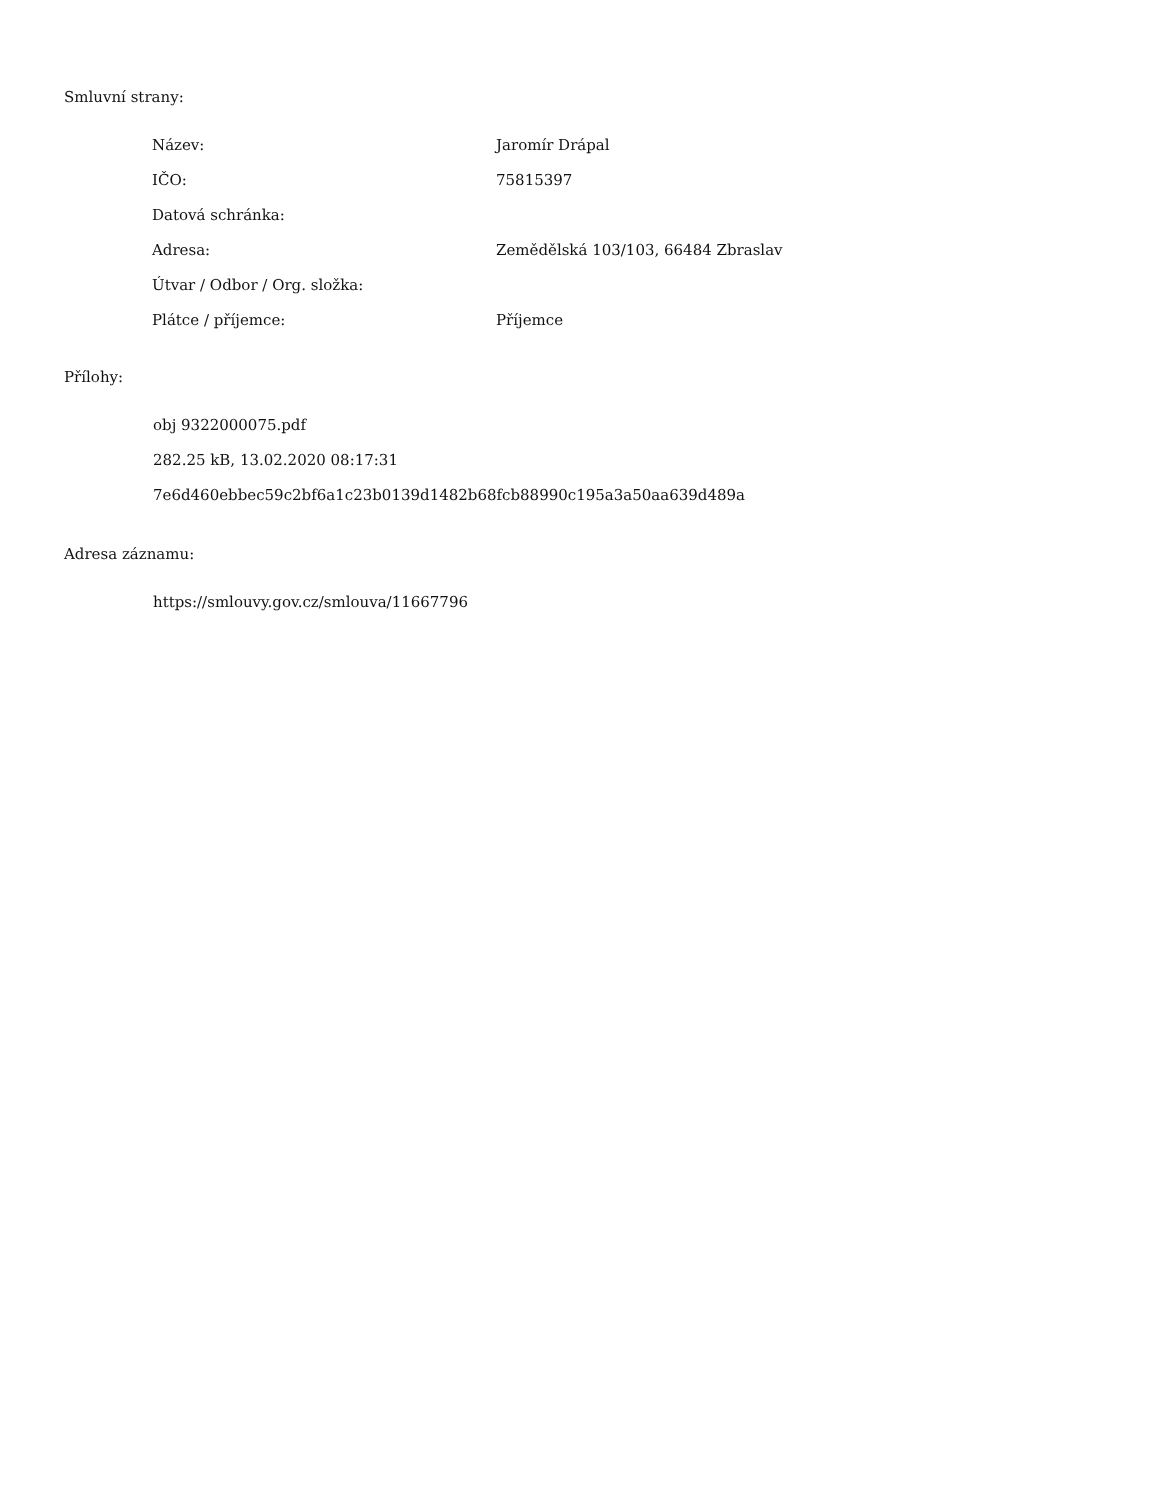Smluvní strany:
| Název: | Jaromír Drápal |
| IČO: | 75815397 |
| Datová schránka: | |
| Adresa: | Zemědělská 103/103, 66484 Zbraslav |
| Útvar / Odbor / Org. složka: | |
| Plátce / příjemce: | Příjemce |
Přílohy:
obj 9322000075.pdf
282.25 kB, 13.02.2020 08:17:31
7e6d460ebbec59c2bf6a1c23b0139d1482b68fcb88990c195a3a50aa639d489a
Adresa záznamu:
https://smlouvy.gov.cz/smlouva/11667796